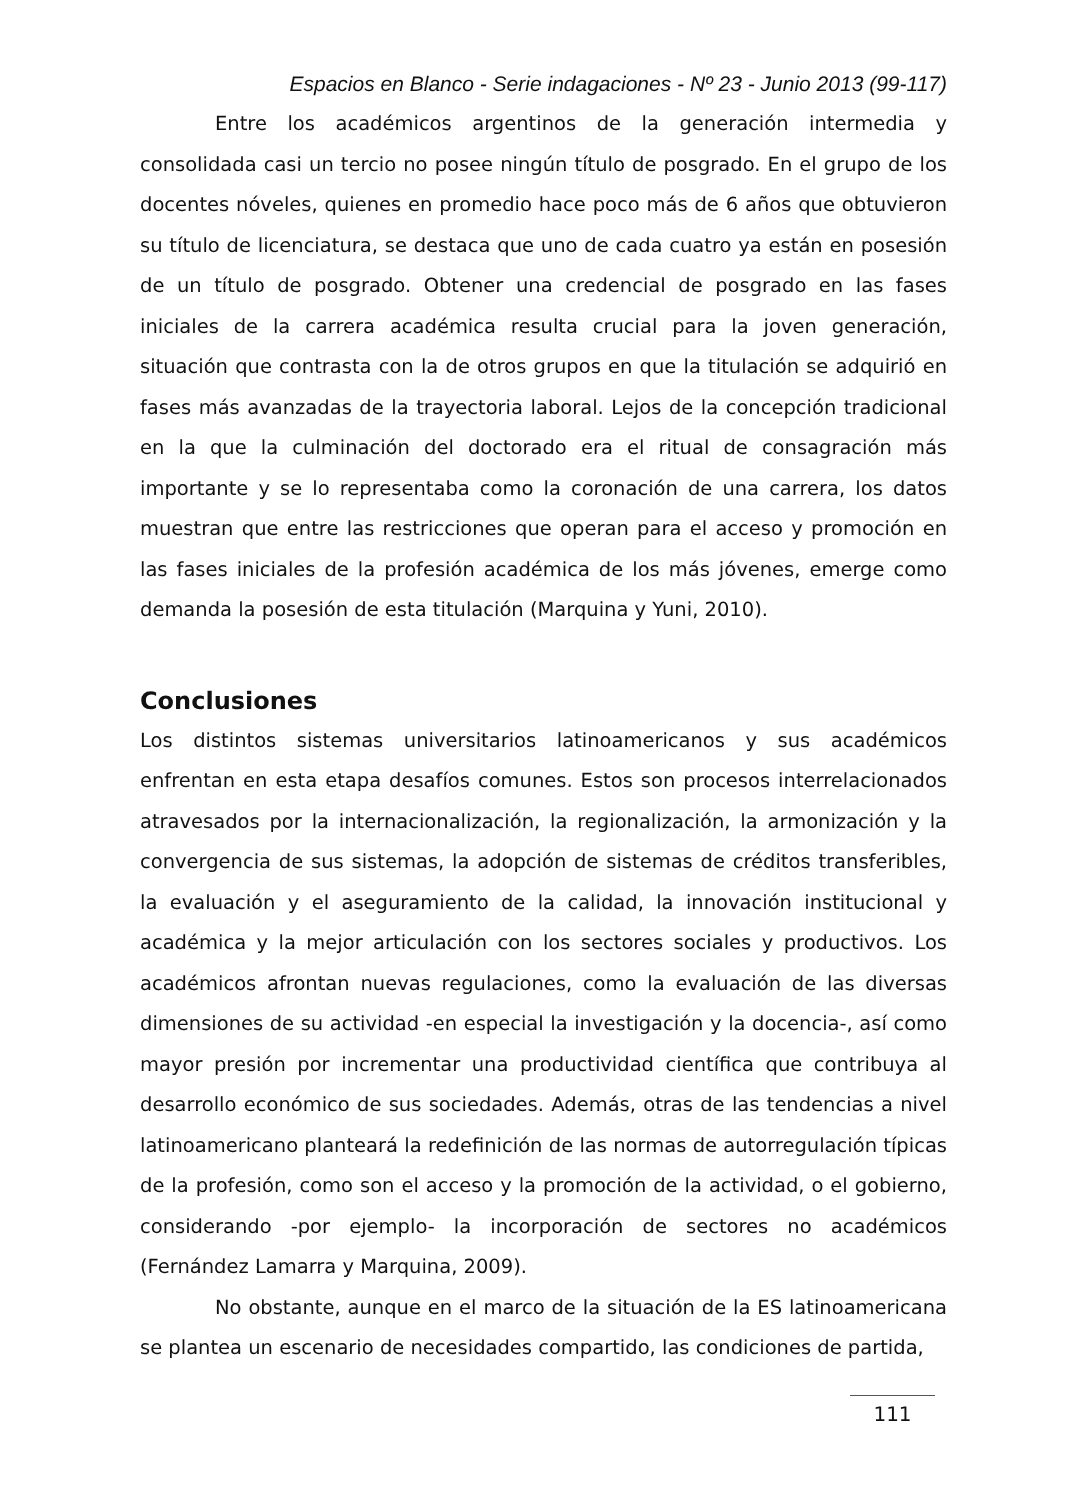Espacios en Blanco - Serie indagaciones - Nº 23 - Junio 2013 (99-117)
Entre los académicos argentinos de la generación intermedia y consolidada casi un tercio no posee ningún título de posgrado. En el grupo de los docentes nóveles, quienes en promedio hace poco más de 6 años que obtuvieron su título de licenciatura, se destaca que uno de cada cuatro ya están en posesión de un título de posgrado. Obtener una credencial de posgrado en las fases iniciales de la carrera académica resulta crucial para la joven generación, situación que contrasta con la de otros grupos en que la titulación se adquirió en fases más avanzadas de la trayectoria laboral. Lejos de la concepción tradicional en la que la culminación del doctorado era el ritual de consagración más importante y se lo representaba como la coronación de una carrera, los datos muestran que entre las restricciones que operan para el acceso y promoción en las fases iniciales de la profesión académica de los más jóvenes, emerge como demanda la posesión de esta titulación (Marquina y Yuni, 2010).
Conclusiones
Los distintos sistemas universitarios latinoamericanos y sus académicos enfrentan en esta etapa desafíos comunes. Estos son procesos interrelacionados atravesados por la internacionalización, la regionalización, la armonización y la convergencia de sus sistemas, la adopción de sistemas de créditos transferibles, la evaluación y el aseguramiento de la calidad, la innovación institucional y académica y la mejor articulación con los sectores sociales y productivos. Los académicos afrontan nuevas regulaciones, como la evaluación de las diversas dimensiones de su actividad -en especial la investigación y la docencia-, así como mayor presión por incrementar una productividad científica que contribuya al desarrollo económico de sus sociedades. Además, otras de las tendencias a nivel latinoamericano planteará la redefinición de las normas de autorregulación típicas de la profesión, como son el acceso y la promoción de la actividad, o el gobierno, considerando -por ejemplo- la incorporación de sectores no académicos (Fernández Lamarra y Marquina, 2009).
No obstante, aunque en el marco de la situación de la ES latinoamericana se plantea un escenario de necesidades compartido, las condiciones de partida,
111